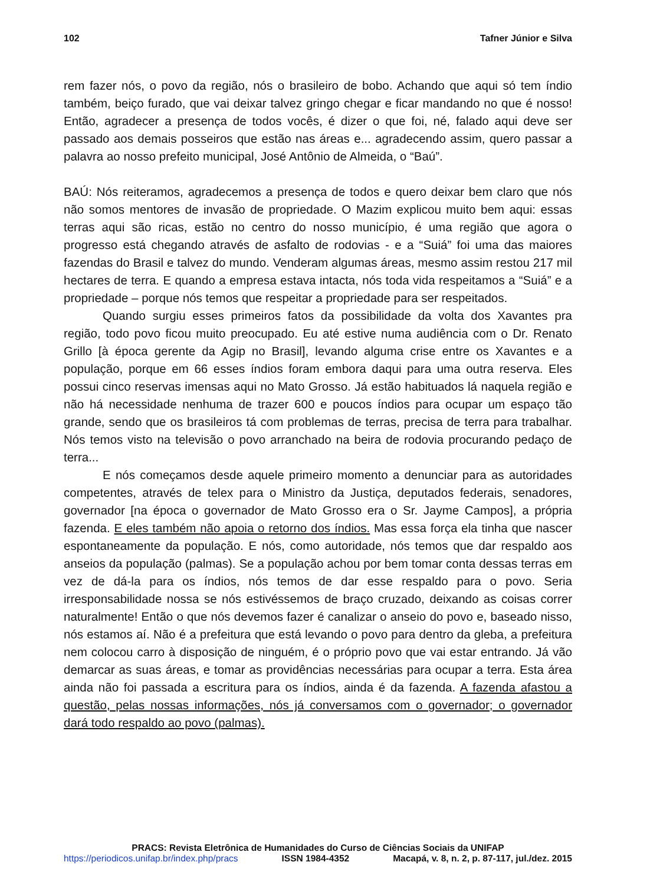102 Tafner Júnior e Silva
rem fazer nós, o povo da região, nós o brasileiro de bobo. Achando que aqui só tem índio também, beiço furado, que vai deixar talvez gringo chegar e ficar mandando no que é nosso! Então, agradecer a presença de todos vocês, é dizer o que foi, né, falado aqui deve ser passado aos demais posseiros que estão nas áreas e... agradecendo assim, quero passar a palavra ao nosso prefeito municipal, José Antônio de Almeida, o “Baú”.
BAÚ: Nós reiteramos, agradecemos a presença de todos e quero deixar bem claro que nós não somos mentores de invasão de propriedade. O Mazim explicou muito bem aqui: essas terras aqui são ricas, estão no centro do nosso município, é uma região que agora o progresso está chegando através de asfalto de rodovias - e a “Suiá” foi uma das maiores fazendas do Brasil e talvez do mundo. Venderam algumas áreas, mesmo assim restou 217 mil hectares de terra. E quando a empresa estava intacta, nós toda vida respeitamos a “Suiá” e a propriedade – porque nós temos que respeitar a propriedade para ser respeitados.
Quando surgiu esses primeiros fatos da possibilidade da volta dos Xavantes pra região, todo povo ficou muito preocupado. Eu até estive numa audiência com o Dr. Renato Grillo [à época gerente da Agip no Brasil], levando alguma crise entre os Xavantes e a população, porque em 66 esses índios foram embora daqui para uma outra reserva. Eles possui cinco reservas imensas aqui no Mato Grosso. Já estão habituados lá naquela região e não há necessidade nenhuma de trazer 600 e poucos índios para ocupar um espaço tão grande, sendo que os brasileiros tá com problemas de terras, precisa de terra para trabalhar. Nós temos visto na televisão o povo arranchado na beira de rodovia procurando pedaço de terra...
E nós começamos desde aquele primeiro momento a denunciar para as autoridades competentes, através de telex para o Ministro da Justiça, deputados federais, senadores, governador [na época o governador de Mato Grosso era o Sr. Jayme Campos], a própria fazenda. E eles também não apoia o retorno dos índios. Mas essa força ela tinha que nascer espontaneamente da população. E nós, como autoridade, nós temos que dar respaldo aos anseios da população (palmas). Se a população achou por bem tomar conta dessas terras em vez de dá-la para os índios, nós temos de dar esse respaldo para o povo. Seria irresponsabilidade nossa se nós estivéssemos de braço cruzado, deixando as coisas correr naturalmente! Então o que nós devemos fazer é canalizar o anseio do povo e, baseado nisso, nós estamos aí. Não é a prefeitura que está levando o povo para dentro da gleba, a prefeitura nem colocou carro à disposição de ninguém, é o próprio povo que vai estar entrando. Já vão demarcar as suas áreas, e tomar as providências necessárias para ocupar a terra. Esta área ainda não foi passada a escritura para os índios, ainda é da fazenda. A fazenda afastou a questão, pelas nossas informações, nós já conversamos com o governador; o governador dará todo respaldo ao povo (palmas).
PRACS: Revista Eletrônica de Humanidades do Curso de Ciências Sociais da UNIFAP
https://periodicos.unifap.br/index.php/pracs ISSN 1984-4352 Macapá, v. 8, n. 2, p. 87-117, jul./dez. 2015